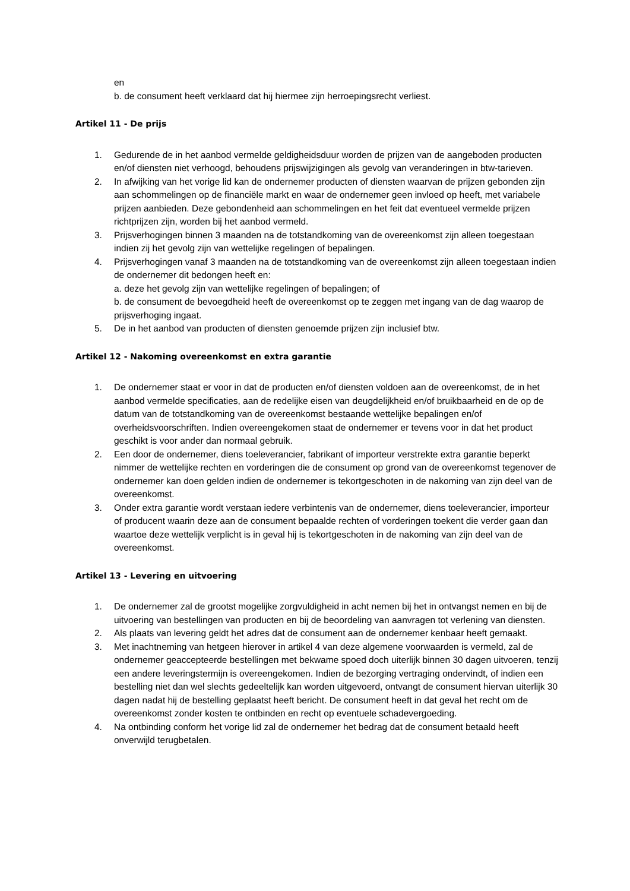en
b. de consument heeft verklaard dat hij hiermee zijn herroepingsrecht verliest.
Artikel 11 - De prijs
1. Gedurende de in het aanbod vermelde geldigheidsduur worden de prijzen van de aangeboden producten en/of diensten niet verhoogd, behoudens prijswijzigingen als gevolg van veranderingen in btw-tarieven.
2. In afwijking van het vorige lid kan de ondernemer producten of diensten waarvan de prijzen gebonden zijn aan schommelingen op de financiële markt en waar de ondernemer geen invloed op heeft, met variabele prijzen aanbieden. Deze gebondenheid aan schommelingen en het feit dat eventueel vermelde prijzen richtprijzen zijn, worden bij het aanbod vermeld.
3. Prijsverhogingen binnen 3 maanden na de totstandkoming van de overeenkomst zijn alleen toegestaan indien zij het gevolg zijn van wettelijke regelingen of bepalingen.
4. Prijsverhogingen vanaf 3 maanden na de totstandkoming van de overeenkomst zijn alleen toegestaan indien de ondernemer dit bedongen heeft en:
a. deze het gevolg zijn van wettelijke regelingen of bepalingen; of
b. de consument de bevoegdheid heeft de overeenkomst op te zeggen met ingang van de dag waarop de prijsverhoging ingaat.
5. De in het aanbod van producten of diensten genoemde prijzen zijn inclusief btw.
Artikel 12 - Nakoming overeenkomst en extra garantie
1. De ondernemer staat er voor in dat de producten en/of diensten voldoen aan de overeenkomst, de in het aanbod vermelde specificaties, aan de redelijke eisen van deugdelijkheid en/of bruikbaarheid en de op de datum van de totstandkoming van de overeenkomst bestaande wettelijke bepalingen en/of overheidsvoorschriften. Indien overeengekomen staat de ondernemer er tevens voor in dat het product geschikt is voor ander dan normaal gebruik.
2. Een door de ondernemer, diens toeleverancier, fabrikant of importeur verstrekte extra garantie beperkt nimmer de wettelijke rechten en vorderingen die de consument op grond van de overeenkomst tegenover de ondernemer kan doen gelden indien de ondernemer is tekortgeschoten in de nakoming van zijn deel van de overeenkomst.
3. Onder extra garantie wordt verstaan iedere verbintenis van de ondernemer, diens toeleverancier, importeur of producent waarin deze aan de consument bepaalde rechten of vorderingen toekent die verder gaan dan waartoe deze wettelijk verplicht is in geval hij is tekortgeschoten in de nakoming van zijn deel van de overeenkomst.
Artikel 13 - Levering en uitvoering
1. De ondernemer zal de grootst mogelijke zorgvuldigheid in acht nemen bij het in ontvangst nemen en bij de uitvoering van bestellingen van producten en bij de beoordeling van aanvragen tot verlening van diensten.
2. Als plaats van levering geldt het adres dat de consument aan de ondernemer kenbaar heeft gemaakt.
3. Met inachtneming van hetgeen hierover in artikel 4 van deze algemene voorwaarden is vermeld, zal de ondernemer geaccepteerde bestellingen met bekwame spoed doch uiterlijk binnen 30 dagen uitvoeren, tenzij een andere leveringstermijn is overeengekomen. Indien de bezorging vertraging ondervindt, of indien een bestelling niet dan wel slechts gedeeltelijk kan worden uitgevoerd, ontvangt de consument hiervan uiterlijk 30 dagen nadat hij de bestelling geplaatst heeft bericht. De consument heeft in dat geval het recht om de overeenkomst zonder kosten te ontbinden en recht op eventuele schadevergoeding.
4. Na ontbinding conform het vorige lid zal de ondernemer het bedrag dat de consument betaald heeft onverwijld terugbetalen.